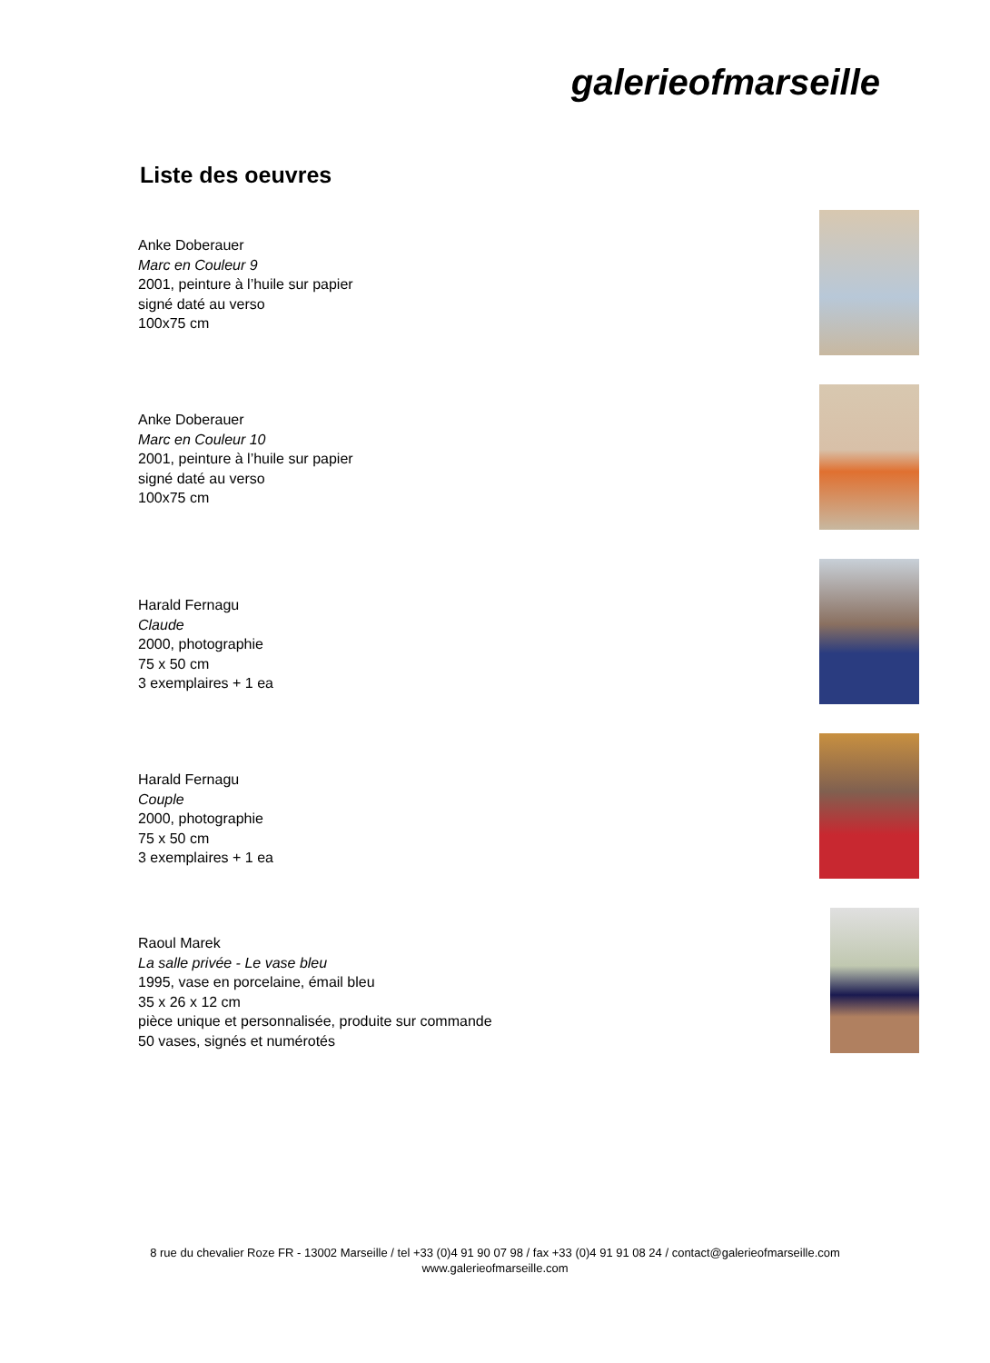galerieofmarseille
Liste des oeuvres
Anke Doberauer
Marc en Couleur 9
2001, peinture à l’huile sur papier
signé daté au verso
100x75 cm
Anke Doberauer
Marc en Couleur 10
2001, peinture à l’huile sur papier
signé daté au verso
100x75 cm
Harald Fernagu
Claude
2000, photographie
75 x 50 cm
3 exemplaires + 1 ea
Harald Fernagu
Couple
2000, photographie
75 x 50 cm
3 exemplaires + 1 ea
Raoul Marek
La salle privée - Le vase bleu
1995, vase en porcelaine, émail bleu
35 x 26 x 12 cm
pièce unique et personnalisée, produite sur commande
50 vases, signés et numérotés
8 rue du chevalier Roze FR - 13002 Marseille / tel +33 (0)4 91 90 07 98 / fax +33 (0)4 91 91 08 24 / contact@galerieofmarseille.com
www.galerieofmarseille.com